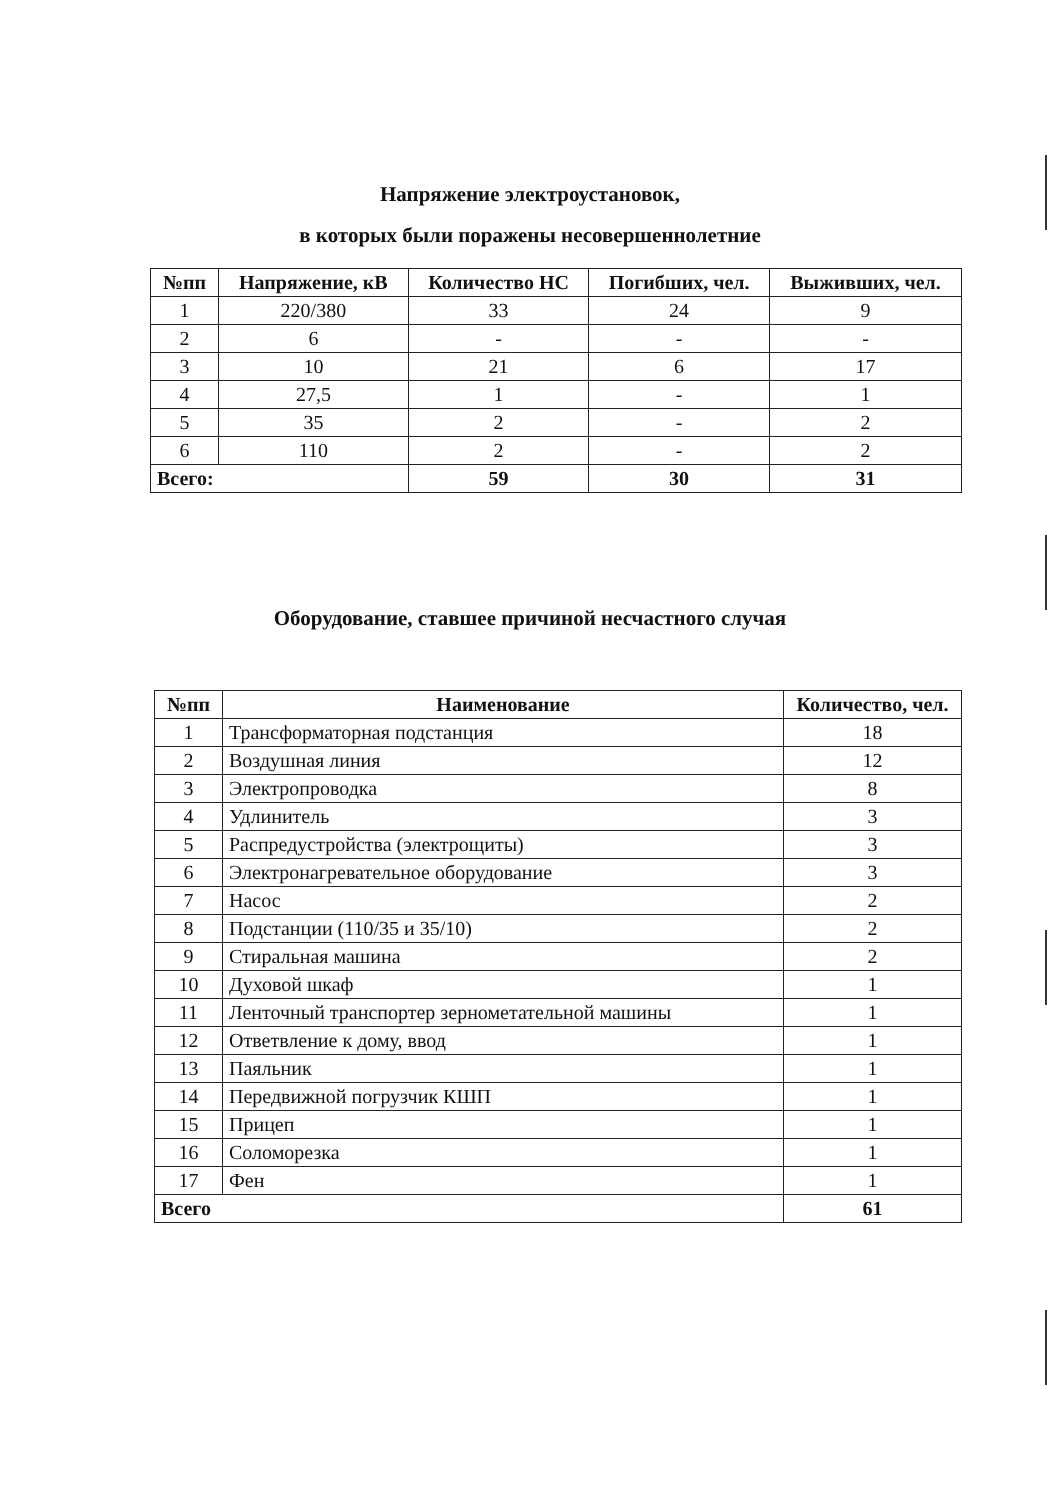Напряжение электроустановок,
в которых были поражены несовершеннолетние
| №пп | Напряжение, кВ | Количество НС | Погибших, чел. | Выживших, чел. |
| --- | --- | --- | --- | --- |
| 1 | 220/380 | 33 | 24 | 9 |
| 2 | 6 | - | - | - |
| 3 | 10 | 21 | 6 | 17 |
| 4 | 27,5 | 1 | - | 1 |
| 5 | 35 | 2 | - | 2 |
| 6 | 110 | 2 | - | 2 |
| Всего: | | 59 | 30 | 31 |
Оборудование, ставшее причиной несчастного случая
| №пп | Наименование | Количество, чел. |
| --- | --- | --- |
| 1 | Трансформаторная подстанция | 18 |
| 2 | Воздушная линия | 12 |
| 3 | Электропроводка | 8 |
| 4 | Удлинитель | 3 |
| 5 | Распредустройства (электрощиты) | 3 |
| 6 | Электронагревательное оборудование | 3 |
| 7 | Насос | 2 |
| 8 | Подстанции (110/35 и 35/10) | 2 |
| 9 | Стиральная машина | 2 |
| 10 | Духовой шкаф | 1 |
| 11 | Ленточный транспортер зернометательной машины | 1 |
| 12 | Ответвление к дому, ввод | 1 |
| 13 | Паяльник | 1 |
| 14 | Передвижной погрузчик КШП | 1 |
| 15 | Прицеп | 1 |
| 16 | Соломорезка | 1 |
| 17 | Фен | 1 |
| Всего | | 61 |